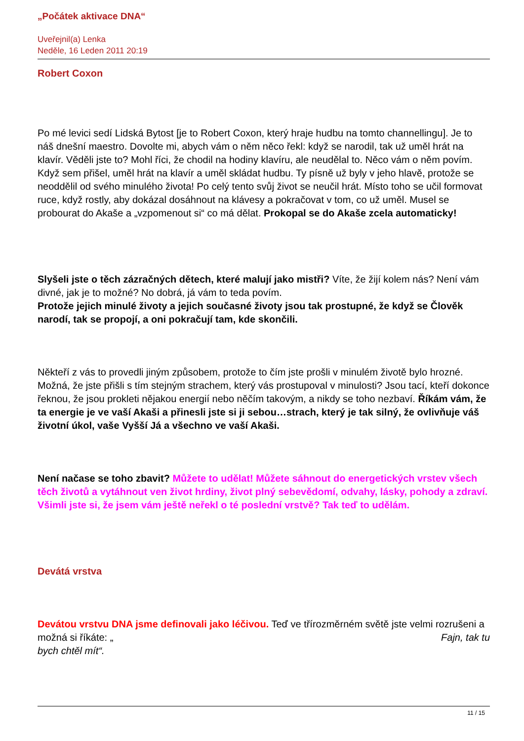„Počátek aktivace DNA“
Uveřejnil(a) Lenka
Neděle, 16 Leden 2011 20:19
Robert Coxon
Po mé levici sedí Lidská Bytost [je to Robert Coxon, který hraje hudbu na tomto channellingu]. Je to náš dnešní maestro. Dovolte mi, abych vám o něm něco řekl: když se narodil, tak už uměl hrát na klavír. Věděli jste to? Mohl říci, že chodil na hodiny klavíru, ale neudělal to. Něco vám o něm povím. Když sem přišel, uměl hrát na klavír a uměl skládat hudbu. Ty písně už byly v jeho hlavě, protože se neoddělil od svého minulého života! Po celý tento svůj život se neučil hrát. Místo toho se učil formovat ruce, když rostly, aby dokázal dosáhnout na klávesy a pokračovat v tom, co už uměl. Musel se probourat do Akaše a „vzpomenout si“ co má dělat. Prokopal se do Akaše zcela automaticky!
Slyšeli jste o těch zázračných dětech, které malují jako mistři? Víte, že žijí kolem nás? Není vám divné, jak je to možné? No dobrá, já vám to teda povím.
Protože jejich minulé životy a jejich současné životy jsou tak prostupné, že když se Člověk narodí, tak se propojí, a oni pokračují tam, kde skončili.
Někteří z vás to provedli jiným způsobem, protože to čím jste prošli v minulém životě bylo hrozné. Možná, že jste přišli s tím stejným strachem, který vás prostupoval v minulosti? Jsou tací, kteří dokonce řeknou, že jsou prokleti nějakou energií nebo něčím takovým, a nikdy se toho nezbaví. Říkám vám, že ta energie je ve vaší Akaši a přinesli jste si ji sebou…strach, který je tak silný, že ovlivňuje váš životní úkol, vaše Vyšší Já a všechno ve vaší Akaši.
Není načase se toho zbavit? Můžete to udělat! Můžete sáhnout do energetických vrstev všech těch životů a vytáhnout ven život hrdiny, život plný sebevědomí, odvahy, lásky, pohody a zdraví. Všimli jste si, že jsem vám ještě neřekl o té poslední vrstvě? Tak teď to udělám.
Devátá vrstva
Devátou vrstvu DNA jsme definovali jako léčivou. Teď ve třírozměrném světě jste velmi rozrušeni a možná si říkáte: „ Fajn, tak tu
bych chtěl mít“.
11 / 15